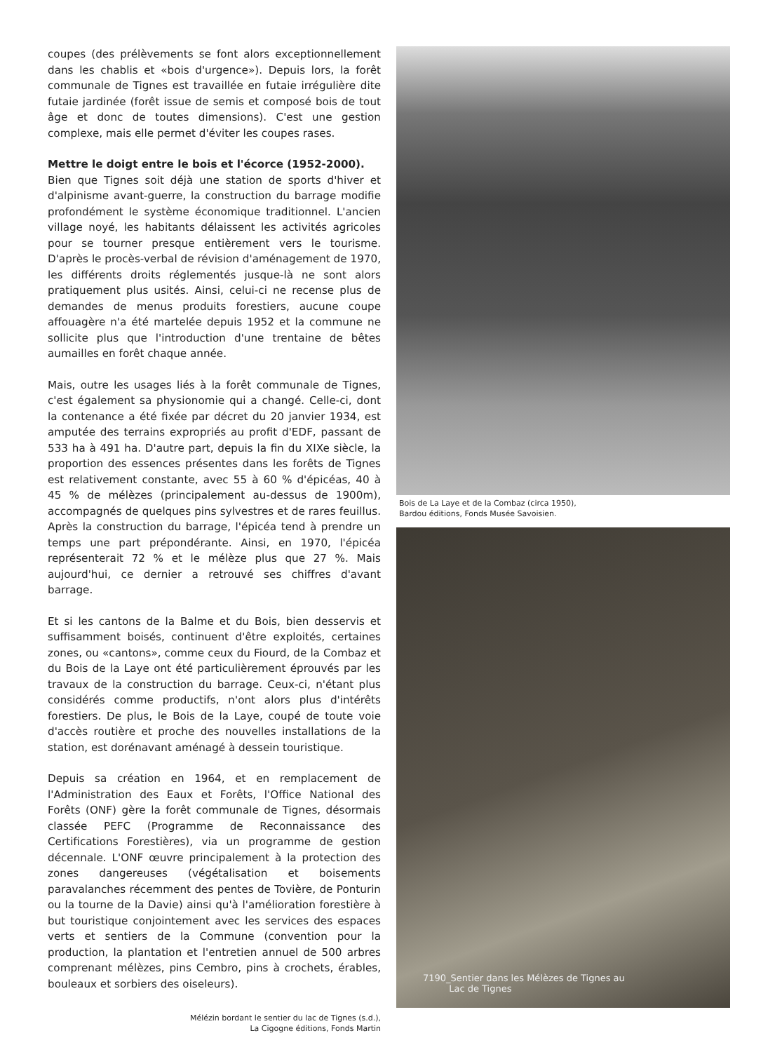coupes (des prélèvements se font alors exceptionnellement dans les chablis et «bois d'urgence»). Depuis lors, la forêt communale de Tignes est travaillée en futaie irrégulière dite futaie jardinée (forêt issue de semis et composé bois de tout âge et donc de toutes dimensions). C'est une gestion complexe, mais elle permet d'éviter les coupes rases.
Mettre le doigt entre le bois et l'écorce (1952-2000).
Bien que Tignes soit déjà une station de sports d'hiver et d'alpinisme avant-guerre, la construction du barrage modifie profondément le système économique traditionnel. L'ancien village noyé, les habitants délaissent les activités agricoles pour se tourner presque entièrement vers le tourisme. D'après le procès-verbal de révision d'aménagement de 1970, les différents droits réglementés jusque-là ne sont alors pratiquement plus usités. Ainsi, celui-ci ne recense plus de demandes de menus produits forestiers, aucune coupe affouagère n'a été martelée depuis 1952 et la commune ne sollicite plus que l'introduction d'une trentaine de bêtes aumailles en forêt chaque année.
Mais, outre les usages liés à la forêt communale de Tignes, c'est également sa physionomie qui a changé. Celle-ci, dont la contenance a été fixée par décret du 20 janvier 1934, est amputée des terrains expropriés au profit d'EDF, passant de 533 ha à 491 ha. D'autre part, depuis la fin du XIXe siècle, la proportion des essences présentes dans les forêts de Tignes est relativement constante, avec 55 à 60 % d'épicéas, 40 à 45 % de mélèzes (principalement au-dessus de 1900m), accompagnés de quelques pins sylvestres et de rares feuillus. Après la construction du barrage, l'épicéa tend à prendre un temps une part prépondérante. Ainsi, en 1970, l'épicéa représenterait 72 % et le mélèze plus que 27 %. Mais aujourd'hui, ce dernier a retrouvé ses chiffres d'avant barrage.
Et si les cantons de la Balme et du Bois, bien desservis et suffisamment boisés, continuent d'être exploités, certaines zones, ou «cantons», comme ceux du Fiourd, de la Combaz et du Bois de la Laye ont été particulièrement éprouvés par les travaux de la construction du barrage. Ceux-ci, n'étant plus considérés comme productifs, n'ont alors plus d'intérêts forestiers. De plus, le Bois de la Laye, coupé de toute voie d'accès routière et proche des nouvelles installations de la station, est dorénavant aménagé à dessein touristique.
Depuis sa création en 1964, et en remplacement de l'Administration des Eaux et Forêts, l'Office National des Forêts (ONF) gère la forêt communale de Tignes, désormais classée PEFC (Programme de Reconnaissance des Certifications Forestières), via un programme de gestion décennale. L'ONF œuvre principalement à la protection des zones dangereuses (végétalisation et boisements paravalanches récemment des pentes de Tovière, de Ponturin ou la tourne de la Davie) ainsi qu'à l'amélioration forestière à but touristique conjointement avec les services des espaces verts et sentiers de la Commune (convention pour la production, la plantation et l'entretien annuel de 500 arbres comprenant mélèzes, pins Cembro, pins à crochets, érables, bouleaux et sorbiers des oiseleurs).
Mélézin bordant le sentier du lac de Tignes (s.d.),
La Cigogne éditions, Fonds Martin
Bois de La Laye et de la Combaz (circa 1950),
Bardou éditions, Fonds Musée Savoisien.
7190_Sentier dans les Mélèzes de Tignes au
Lac de Tignes